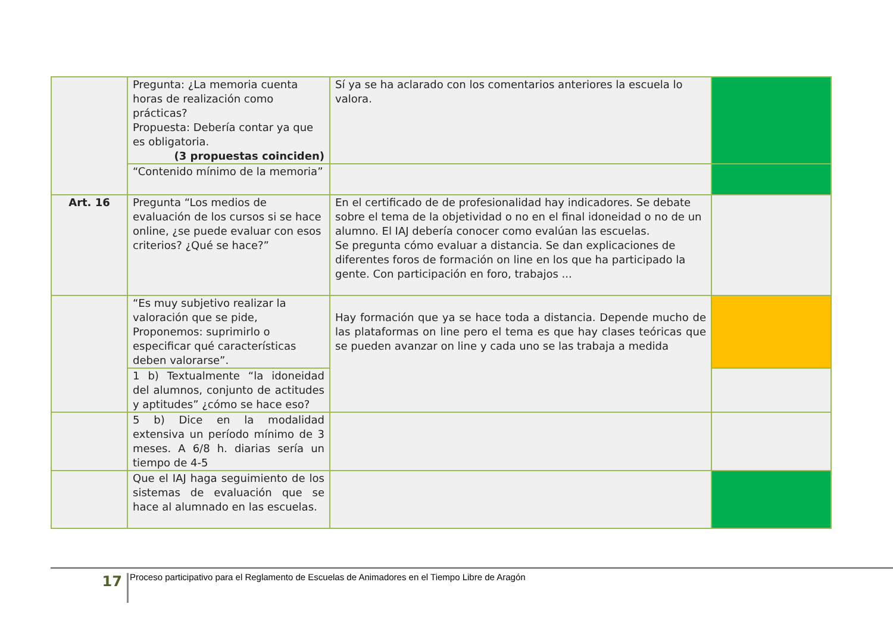| | Pregunta: ¿La memoria cuenta horas de realización como prácticas? Propuesta: Debería contar ya que es obligatoria. (3 propuestas coinciden) | Sí ya se ha aclarado con los comentarios anteriores la escuela lo valora. | |
| | “Contenido mínimo de la memoria” | | |
| Art. 16 | Pregunta “Los medios de evaluación de los cursos si se hace online, ¿se puede evaluar con esos criterios? ¿Qué se hace?” | En el certificado de de profesionalidad hay indicadores. Se debate sobre el tema de la objetividad o no en el final idoneidad o no de un alumno. El IAJ debería conocer como evalúan las escuelas. Se pregunta cómo evaluar a distancia. Se dan explicaciones de diferentes foros de formación on line en los que ha participado la gente. Con participación en foro, trabajos ... | |
| | “Es muy subjetivo realizar la valoración que se pide, Proponemos: suprimirlo o especificar qué características deben valorarse”. | Hay formación que ya se hace toda a distancia. Depende mucho de las plataformas on line pero el tema es que hay clases teóricas que se pueden avanzar on line y cada uno se las trabaja a medida | |
| | 1 b) Textualmente “la idoneidad del alumnos, conjunto de actitudes y aptitudes” ¿cómo se hace eso? | | |
| | 5 b) Dice en la modalidad extensiva un período mínimo de 3 meses. A 6/8 h. diarias sería un tiempo de 4-5 | | |
| | Que el IAJ haga seguimiento de los sistemas de evaluación que se hace al alumnado en las escuelas. | | |
17
Proceso participativo para el Reglamento de Escuelas de Animadores en el Tiempo Libre de Aragón